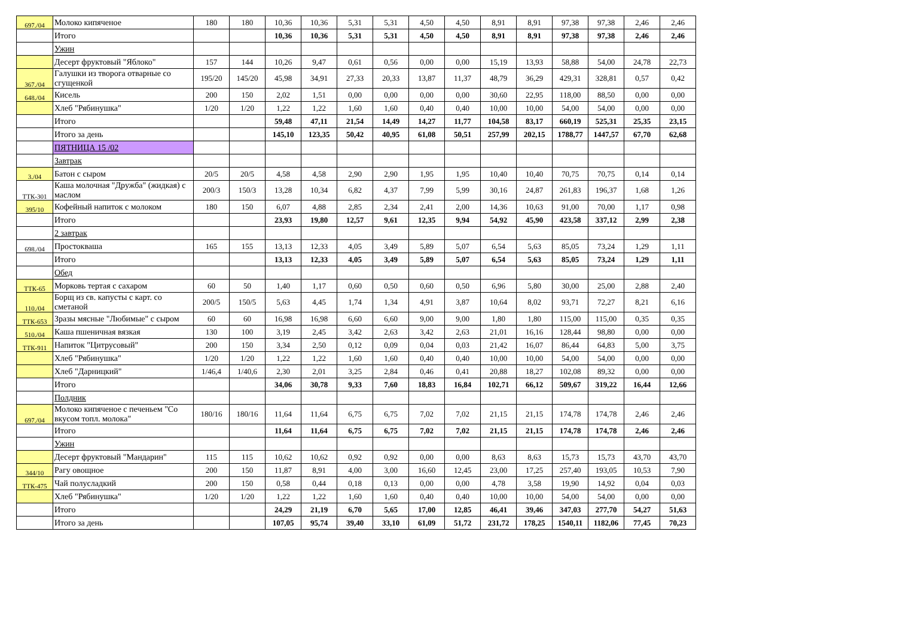| 697./04 | Молоко кипяченое | 180 | 180 | 10,36 | 10,36 | 5,31 | 5,31 | 4,50 | 4,50 | 8,91 | 8,91 | 97,38 | 97,38 | 2,46 | 2,46 |
| | Итого | | | 10,36 | 10,36 | 5,31 | 5,31 | 4,50 | 4,50 | 8,91 | 8,91 | 97,38 | 97,38 | 2,46 | 2,46 |
| | Ужин | | | | | | | | | | | | | | |
| | Десерт фруктовый "Яблоко" | 157 | 144 | 10,26 | 9,47 | 0,61 | 0,56 | 0,00 | 0,00 | 15,19 | 13,93 | 58,88 | 54,00 | 24,78 | 22,73 |
| 367./04 | Галушки из творога отварные со сгущенкой | 195/20 | 145/20 | 45,98 | 34,91 | 27,33 | 20,33 | 13,87 | 11,37 | 48,79 | 36,29 | 429,31 | 328,81 | 0,57 | 0,42 |
| 648./04 | Кисель | 200 | 150 | 2,02 | 1,51 | 0,00 | 0,00 | 0,00 | 0,00 | 30,60 | 22,95 | 118,00 | 88,50 | 0,00 | 0,00 |
| | Хлеб "Рябинушка" | 1/20 | 1/20 | 1,22 | 1,22 | 1,60 | 1,60 | 0,40 | 0,40 | 10,00 | 10,00 | 54,00 | 54,00 | 0,00 | 0,00 |
| | Итого | | | 59,48 | 47,11 | 21,54 | 14,49 | 14,27 | 11,77 | 104,58 | 83,17 | 660,19 | 525,31 | 25,35 | 23,15 |
| | Итого за день | | | 145,10 | 123,35 | 50,42 | 40,95 | 61,08 | 50,51 | 257,99 | 202,15 | 1788,77 | 1447,57 | 67,70 | 62,68 |
| | ПЯТНИЦА 15 /02 | | | | | | | | | | | | | | |
| | Завтрак | | | | | | | | | | | | | | |
| 3./04 | Батон с сыром | 20/5 | 20/5 | 4,58 | 4,58 | 2,90 | 2,90 | 1,95 | 1,95 | 10,40 | 10,40 | 70,75 | 70,75 | 0,14 | 0,14 |
| ТТК-301 | Каша молочная "Дружба" (жидкая) с маслом | 200/3 | 150/3 | 13,28 | 10,34 | 6,82 | 4,37 | 7,99 | 5,99 | 30,16 | 24,87 | 261,83 | 196,37 | 1,68 | 1,26 |
| 395/10 | Кофейный напиток с молоком | 180 | 150 | 6,07 | 4,88 | 2,85 | 2,34 | 2,41 | 2,00 | 14,36 | 10,63 | 91,00 | 70,00 | 1,17 | 0,98 |
| | Итого | | | 23,93 | 19,80 | 12,57 | 9,61 | 12,35 | 9,94 | 54,92 | 45,90 | 423,58 | 337,12 | 2,99 | 2,38 |
| | 2 завтрак | | | | | | | | | | | | | | |
| 698./04 | Простокваша | 165 | 155 | 13,13 | 12,33 | 4,05 | 3,49 | 5,89 | 5,07 | 6,54 | 5,63 | 85,05 | 73,24 | 1,29 | 1,11 |
| | Итого | | | 13,13 | 12,33 | 4,05 | 3,49 | 5,89 | 5,07 | 6,54 | 5,63 | 85,05 | 73,24 | 1,29 | 1,11 |
| | Обед | | | | | | | | | | | | | | |
| ТТК-65 | Морковь тертая с сахаром | 60 | 50 | 1,40 | 1,17 | 0,60 | 0,50 | 0,60 | 0,50 | 6,96 | 5,80 | 30,00 | 25,00 | 2,88 | 2,40 |
| 110./04 | Борщ из св. капусты с карт. со сметаной | 200/5 | 150/5 | 5,63 | 4,45 | 1,74 | 1,34 | 4,91 | 3,87 | 10,64 | 8,02 | 93,71 | 72,27 | 8,21 | 6,16 |
| ТТК-653 | Зразы мясные "Любимые" с сыром | 60 | 60 | 16,98 | 16,98 | 6,60 | 6,60 | 9,00 | 9,00 | 1,80 | 1,80 | 115,00 | 115,00 | 0,35 | 0,35 |
| 510./04 | Каша пшеничная вязкая | 130 | 100 | 3,19 | 2,45 | 3,42 | 2,63 | 3,42 | 2,63 | 21,01 | 16,16 | 128,44 | 98,80 | 0,00 | 0,00 |
| ТТК-911 | Напиток "Цитрусовый" | 200 | 150 | 3,34 | 2,50 | 0,12 | 0,09 | 0,04 | 0,03 | 21,42 | 16,07 | 86,44 | 64,83 | 5,00 | 3,75 |
| | Хлеб "Рябинушка" | 1/20 | 1/20 | 1,22 | 1,22 | 1,60 | 1,60 | 0,40 | 0,40 | 10,00 | 10,00 | 54,00 | 54,00 | 0,00 | 0,00 |
| | Хлеб "Дарницкий" | 1/46,4 | 1/40,6 | 2,30 | 2,01 | 3,25 | 2,84 | 0,46 | 0,41 | 20,88 | 18,27 | 102,08 | 89,32 | 0,00 | 0,00 |
| | Итого | | | 34,06 | 30,78 | 9,33 | 7,60 | 18,83 | 16,84 | 102,71 | 66,12 | 509,67 | 319,22 | 16,44 | 12,66 |
| | Полдник | | | | | | | | | | | | | | |
| 697./04 | Молоко кипяченое с печеньем "Со вкусом топл. молока" | 180/16 | 180/16 | 11,64 | 11,64 | 6,75 | 6,75 | 7,02 | 7,02 | 21,15 | 21,15 | 174,78 | 174,78 | 2,46 | 2,46 |
| | Итого | | | 11,64 | 11,64 | 6,75 | 6,75 | 7,02 | 7,02 | 21,15 | 21,15 | 174,78 | 174,78 | 2,46 | 2,46 |
| | Ужин | | | | | | | | | | | | | | |
| | Десерт фруктовый "Мандарин" | 115 | 115 | 10,62 | 10,62 | 0,92 | 0,92 | 0,00 | 0,00 | 8,63 | 8,63 | 15,73 | 15,73 | 43,70 | 43,70 |
| 344/10 | Рагу овощное | 200 | 150 | 11,87 | 8,91 | 4,00 | 3,00 | 16,60 | 12,45 | 23,00 | 17,25 | 257,40 | 193,05 | 10,53 | 7,90 |
| ТТК-475 | Чай полусладкий | 200 | 150 | 0,58 | 0,44 | 0,18 | 0,13 | 0,00 | 0,00 | 4,78 | 3,58 | 19,90 | 14,92 | 0,04 | 0,03 |
| | Хлеб "Рябинушка" | 1/20 | 1/20 | 1,22 | 1,22 | 1,60 | 1,60 | 0,40 | 0,40 | 10,00 | 10,00 | 54,00 | 54,00 | 0,00 | 0,00 |
| | Итого | | | 24,29 | 21,19 | 6,70 | 5,65 | 17,00 | 12,85 | 46,41 | 39,46 | 347,03 | 277,70 | 54,27 | 51,63 |
| | Итого за день | | | 107,05 | 95,74 | 39,40 | 33,10 | 61,09 | 51,72 | 231,72 | 178,25 | 1540,11 | 1182,06 | 77,45 | 70,23 |